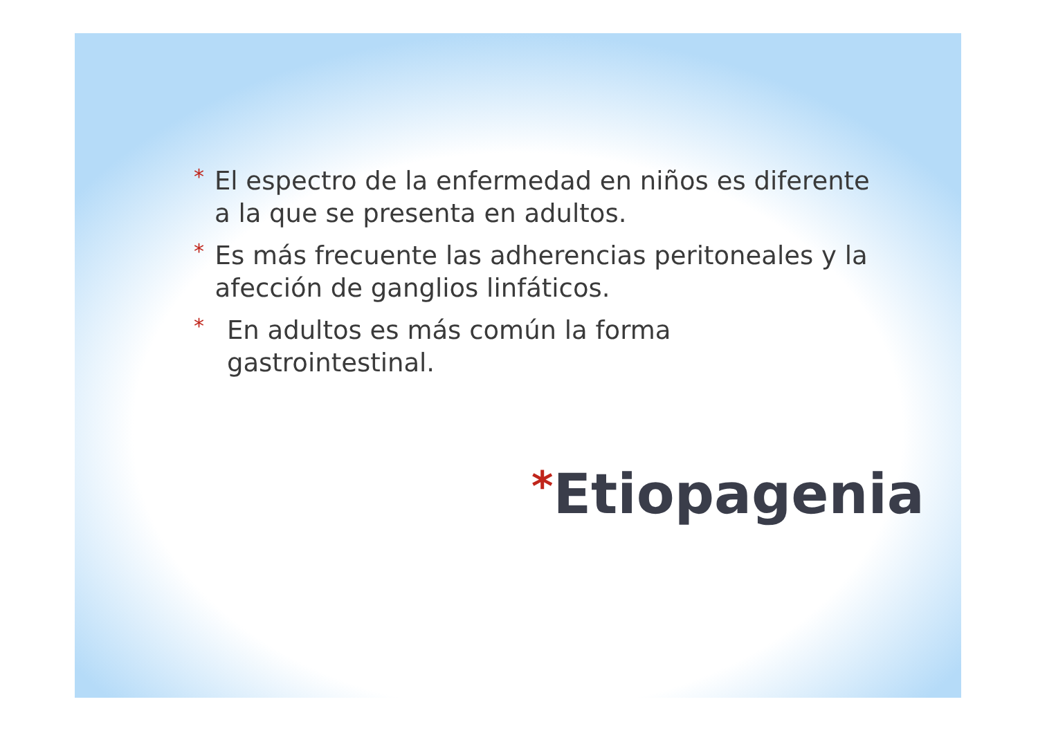*
El espectro de la enfermedad en niños es diferente a la que se presenta en adultos.
*
Es más frecuente las adherencias peritoneales y la afección de ganglios linfáticos.
*
En adultos es más común la forma gastrointestinal.
*Etiopagenia